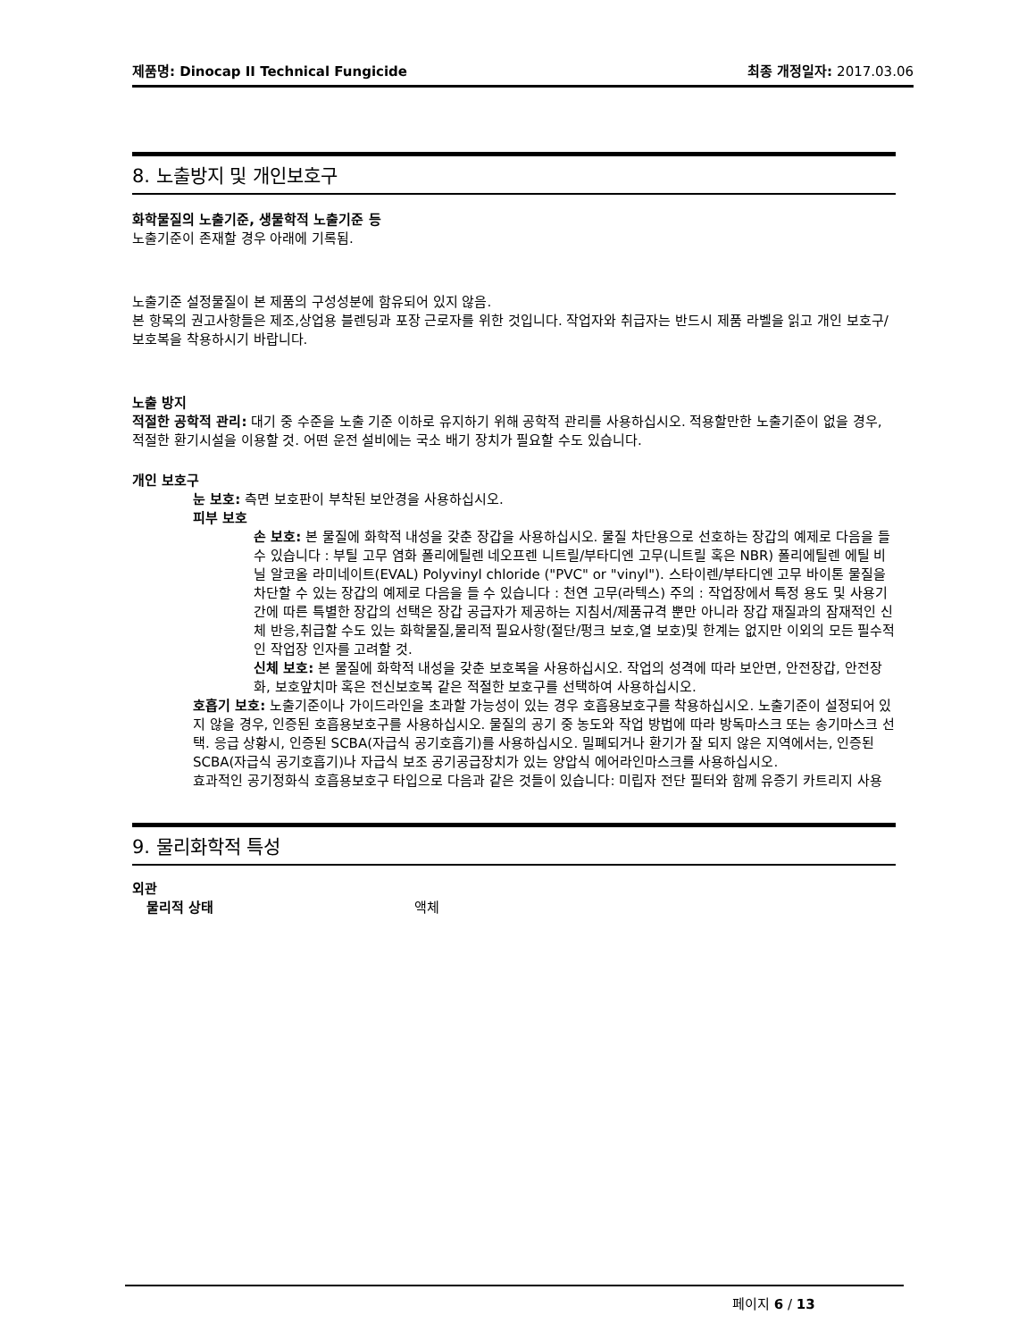제품명: Dinocap II Technical Fungicide 최종 개정일자: 2017.03.06
8. 노출방지 및 개인보호구
화학물질의 노출기준, 생물학적 노출기준 등
노출기준이 존재할 경우 아래에 기록됨.
노출기준 설정물질이 본 제품의 구성성분에 함유되어 있지 않음.
본 항목의 권고사항들은 제조,상업용 블렌딩과 포장 근로자를 위한 것입니다. 작업자와 취급자는 반드시 제품 라벨을 읽고 개인 보호구/보호복을 착용하시기 바랍니다.
노출 방지
적절한 공학적 관리: 대기 중 수준을 노출 기준 이하로 유지하기 위해 공학적 관리를 사용하십시오. 적용할만한 노출기준이 없을 경우, 적절한 환기시설을 이용할 것. 어떤 운전 설비에는 국소 배기 장치가 필요할 수도 있습니다.
개인 보호구
눈 보호: 측면 보호판이 부착된 보안경을 사용하십시오.
피부 보호
손 보호: 본 물질에 화학적 내성을 갖춘 장갑을 사용하십시오. 물질 차단용으로 선호하는 장갑의 예제로 다음을 들 수 있습니다 : 부틸 고무 염화 폴리에틸렌 네오프렌 니트릴/부타디엔 고무(니트릴 혹은 NBR) 폴리에틸렌 에틸 비닐 알코올 라미네이트(EVAL) Polyvinyl chloride ("PVC" or "vinyl"). 스타이렌/부타디엔 고무 바이톤 물질을 차단할 수 있는 장갑의 예제로 다음을 들 수 있습니다 : 천연 고무(라텍스) 주의 : 작업장에서 특정 용도 및 사용기간에 따른 특별한 장갑의 선택은 장갑 공급자가 제공하는 지침서/제품규격 뿐만 아니라 장갑 재질과의 잠재적인 신체 반응,취급할 수도 있는 화학물질,물리적 필요사항(절단/펑크 보호,열 보호)및 한계는 없지만 이외의 모든 필수적인 작업장 인자를 고려할 것.
신체 보호: 본 물질에 화학적 내성을 갖춘 보호복을 사용하십시오. 작업의 성격에 따라 보안면, 안전장갑, 안전장화, 보호앞치마 혹은 전신보호복 같은 적절한 보호구를 선택하여 사용하십시오.
호흡기 보호: 노출기준이나 가이드라인을 초과할 가능성이 있는 경우 호흡용보호구를 착용하십시오. 노출기준이 설정되어 있지 않을 경우, 인증된 호흡용보호구를 사용하십시오. 물질의 공기 중 농도와 작업 방법에 따라 방독마스크 또는 송기마스크 선택. 응급 상황시, 인증된 SCBA(자급식 공기호흡기)를 사용하십시오. 밀폐되거나 환기가 잘 되지 않은 지역에서는, 인증된 SCBA(자급식 공기호흡기)나 자급식 보조 공기공급장치가 있는 양압식 에어라인마스크를 사용하십시오.
효과적인 공기정화식 호흡용보호구 타입으로 다음과 같은 것들이 있습니다: 미립자 전단 필터와 함께 유증기 카트리지 사용
9. 물리화학적 특성
외관
물리적 상태 액체
페이지 6 / 13